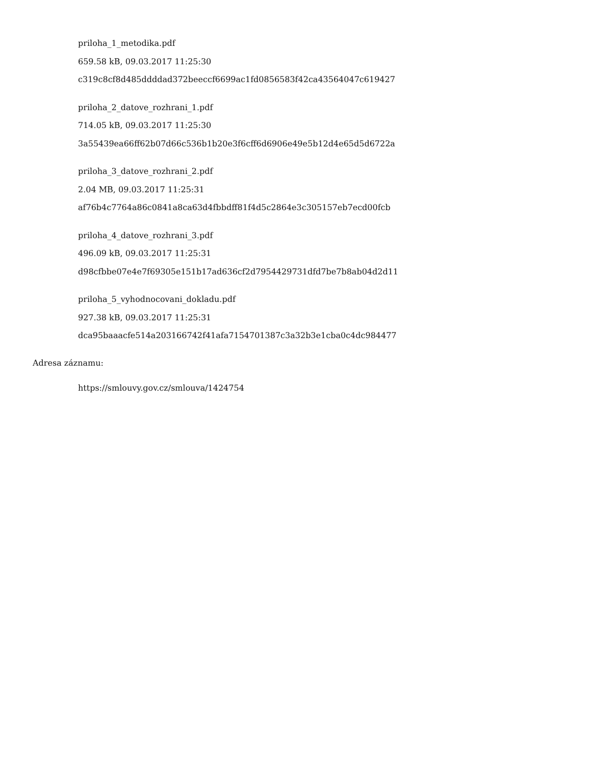priloha_1_metodika.pdf
659.58 kB, 09.03.2017 11:25:30
c319c8cf8d485ddddad372beeccf6699ac1fd0856583f42ca43564047c619427
priloha_2_datove_rozhrani_1.pdf
714.05 kB, 09.03.2017 11:25:30
3a55439ea66ff62b07d66c536b1b20e3f6cff6d6906e49e5b12d4e65d5d6722a
priloha_3_datove_rozhrani_2.pdf
2.04 MB, 09.03.2017 11:25:31
af76b4c7764a86c0841a8ca63d4fbbdff81f4d5c2864e3c305157eb7ecd00fcb
priloha_4_datove_rozhrani_3.pdf
496.09 kB, 09.03.2017 11:25:31
d98cfbbe07e4e7f69305e151b17ad636cf2d7954429731dfd7be7b8ab04d2d11
priloha_5_vyhodnocovani_dokladu.pdf
927.38 kB, 09.03.2017 11:25:31
dca95baaacfe514a203166742f41afa7154701387c3a32b3e1cba0c4dc984477
Adresa záznamu:
https://smlouvy.gov.cz/smlouva/1424754